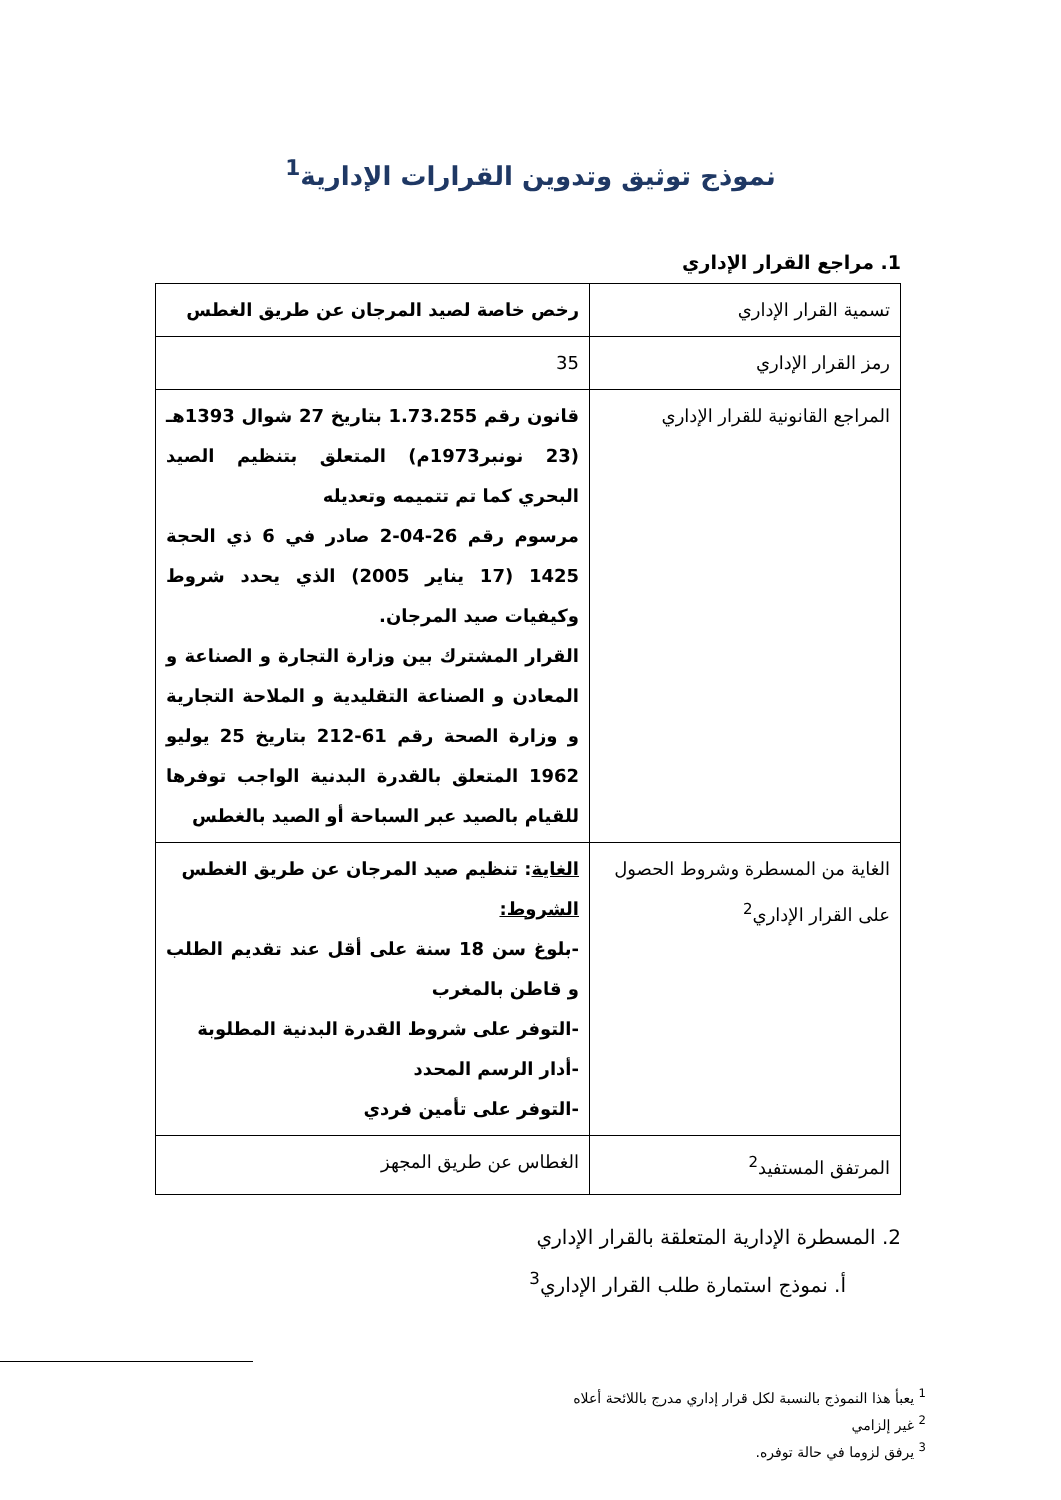نموذج توثيق وتدوين القرارات الإدارية<sup>1</sup>
1. مراجع القرار الإداري
| تسمية القرار الإداري | رخص خاصة لصيد المرجان عن طريق الغطس |
| رمز القرار الإداري | 35 |
| المراجع القانونية للقرار الإداري | قانون رقم 1.73.255 بتاريخ 27 شوال 1393هـ (23 نونبر1973م) المتعلق بتنظيم الصيد البحري كما تم تتميمه وتعديله مرسوم رقم 26-04-2 صادر في 6 ذي الحجة 1425 (17 يناير 2005) الذي يحدد شروط وكيفيات صيد المرجان. القرار المشترك بين وزارة التجارة و الصناعة و المعادن و الصناعة التقليدية و الملاحة التجارية و وزارة الصحة رقم 61-212 بتاريخ 25 يوليو 1962 المتعلق بالقدرة البدنية الواجب توفرها للقيام بالصيد عبر السباحة أو الصيد بالغطس |
| الغاية من المسطرة وشروط الحصول على القرار الإداري<sup>2</sup> | الغاية : تنظيم صيد المرجان عن طريق الغطس الشروط: -بلوغ سن 18 سنة على أقل عند تقديم الطلب و قاطن بالمغرب -التوفر على شروط القدرة البدنية المطلوبة -أدار الرسم المحدد -التوفر على تأمين فردي |
| المرتفق المستفيد<sup>2</sup> | الغطاس عن طريق المجهز |
2. المسطرة الإدارية المتعلقة بالقرار الإداري
أ. نموذج استمارة طلب القرار الإداري<sup>3</sup>
<sup>1</sup> يعبأ هذا النموذج بالنسبة لكل قرار إداري مدرج باللائحة أعلاه
<sup>2</sup> غير إلزامي
<sup>3</sup> يرفق لزوما في حالة توفره.